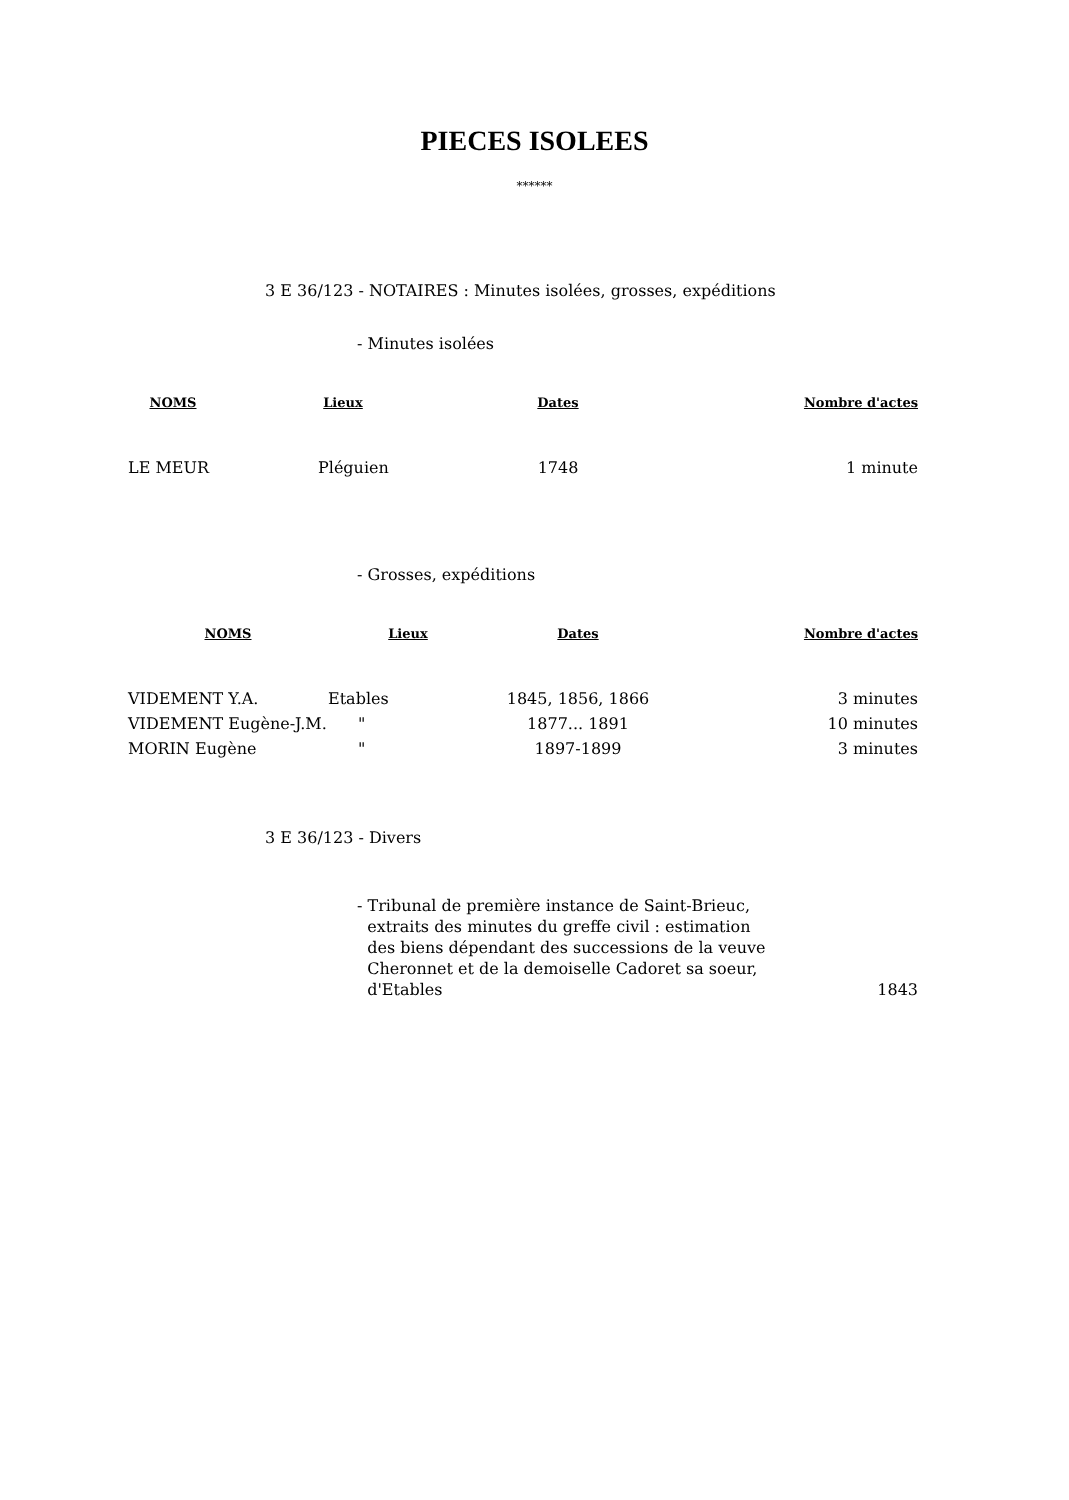PIECES ISOLEES
******
3 E 36/123 - NOTAIRES : Minutes isolées, grosses, expéditions
- Minutes isolées
| NOMS | Lieux | Dates | Nombre d'actes |
| --- | --- | --- | --- |
| LE MEUR | Pléguien | 1748 | 1 minute |
- Grosses, expéditions
| NOMS | Lieux | Dates | Nombre d'actes |
| --- | --- | --- | --- |
| VIDEMENT Y.A. | Etables | 1845, 1856, 1866 | 3 minutes |
| VIDEMENT Eugène-J.M. | " | 1877... 1891 | 10 minutes |
| MORIN Eugène | " | 1897-1899 | 3 minutes |
3 E 36/123 - Divers
- Tribunal de première instance de Saint-Brieuc,
extraits des minutes du greffe civil : estimation
des biens dépendant des successions de la veuve
Cheronnet et de la demoiselle Cadoret sa soeur,
d'Etables
1843